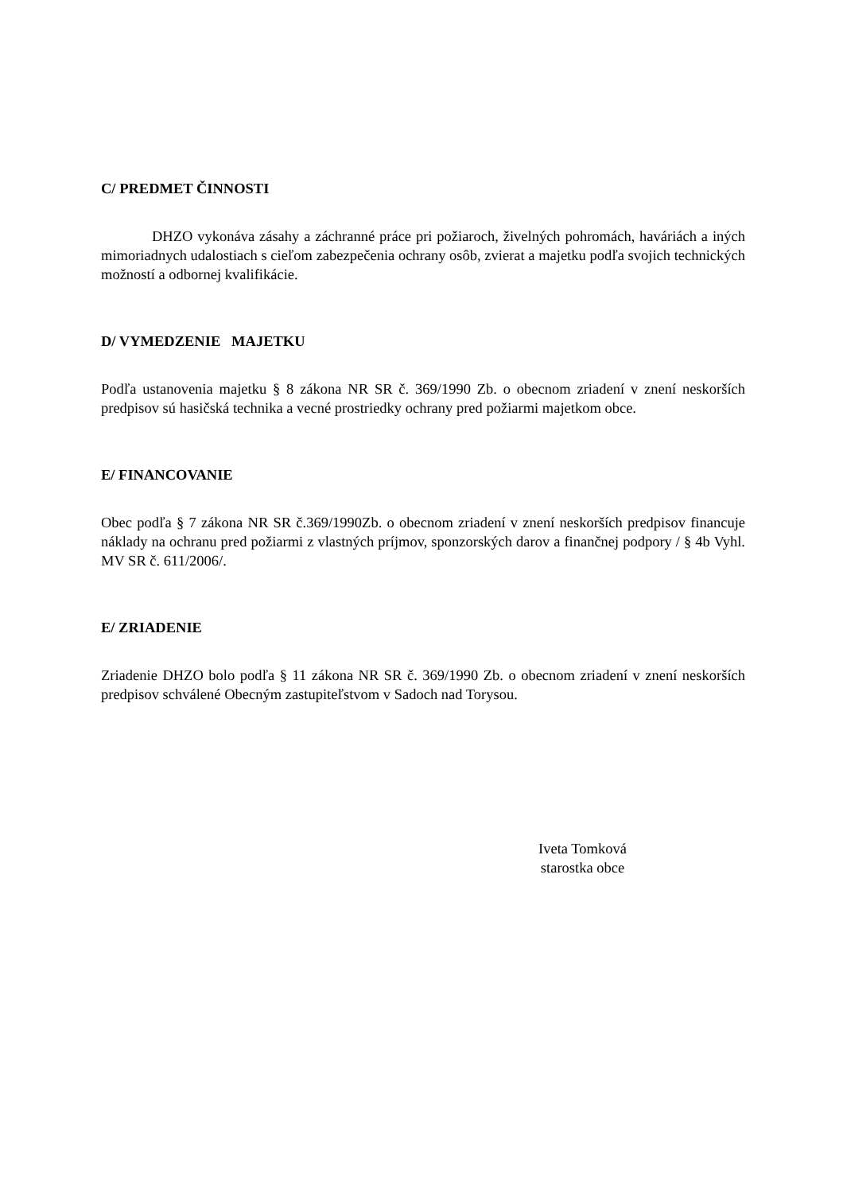C/ PREDMET ČINNOSTI
DHZO vykonáva zásahy a záchranné práce pri požiaroch, živelných pohromách, haváriách a iných mimoriadnych udalostiach s cieľom zabezpečenia ochrany osôb, zvierat a majetku podľa svojich technických možností a odbornej kvalifikácie.
D/ VYMEDZENIE MAJETKU
Podľa ustanovenia majetku § 8 zákona NR SR č. 369/1990 Zb. o obecnom zriadení v znení neskorších predpisov sú hasičská technika a vecné prostriedky ochrany pred požiarmi majetkom obce.
E/ FINANCOVANIE
Obec podľa § 7 zákona NR SR č.369/1990Zb. o obecnom zriadení v znení neskorších predpisov financuje náklady na ochranu pred požiarmi z vlastných príjmov, sponzorských darov a finančnej podpory / § 4b Vyhl. MV SR č. 611/2006/.
E/ ZRIADENIE
Zriadenie DHZO bolo podľa § 11 zákona NR SR č. 369/1990 Zb. o obecnom zriadení v znení neskorších predpisov schválené Obecným zastupiteľstvom v Sadoch nad Torysou.
Iveta Tomková
starostka obce